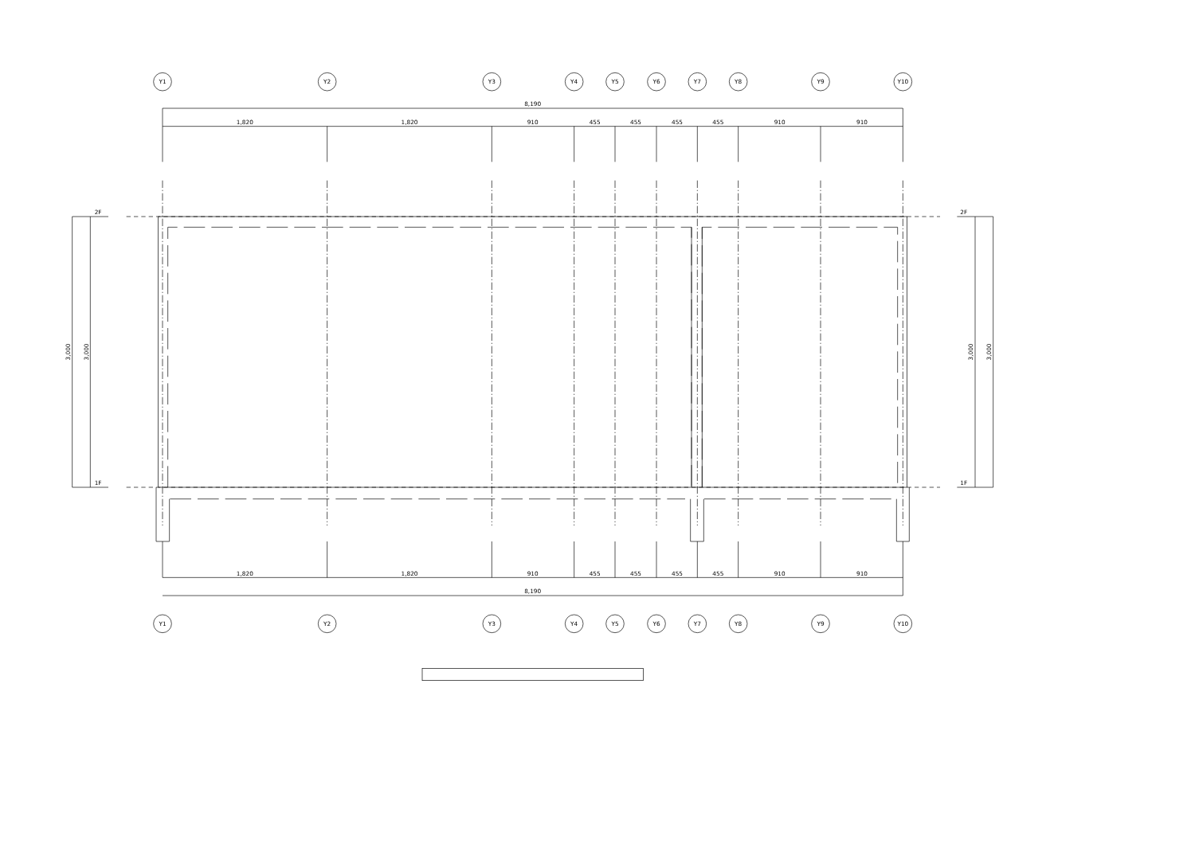Y1
Y2
Y3
Y4
Y5
Y6
Y7
Y8
Y9
Y10
8,190
1,820
1,820
910
455
455
455
455
910
910
2F
1F
2F
1F
3,000
3,000
3,000
3,000
1,820
1,820
910
455
455
455
455
910
910
8,190
Y1
Y2
Y3
Y4
Y5
Y6
Y7
Y8
Y9
Y10